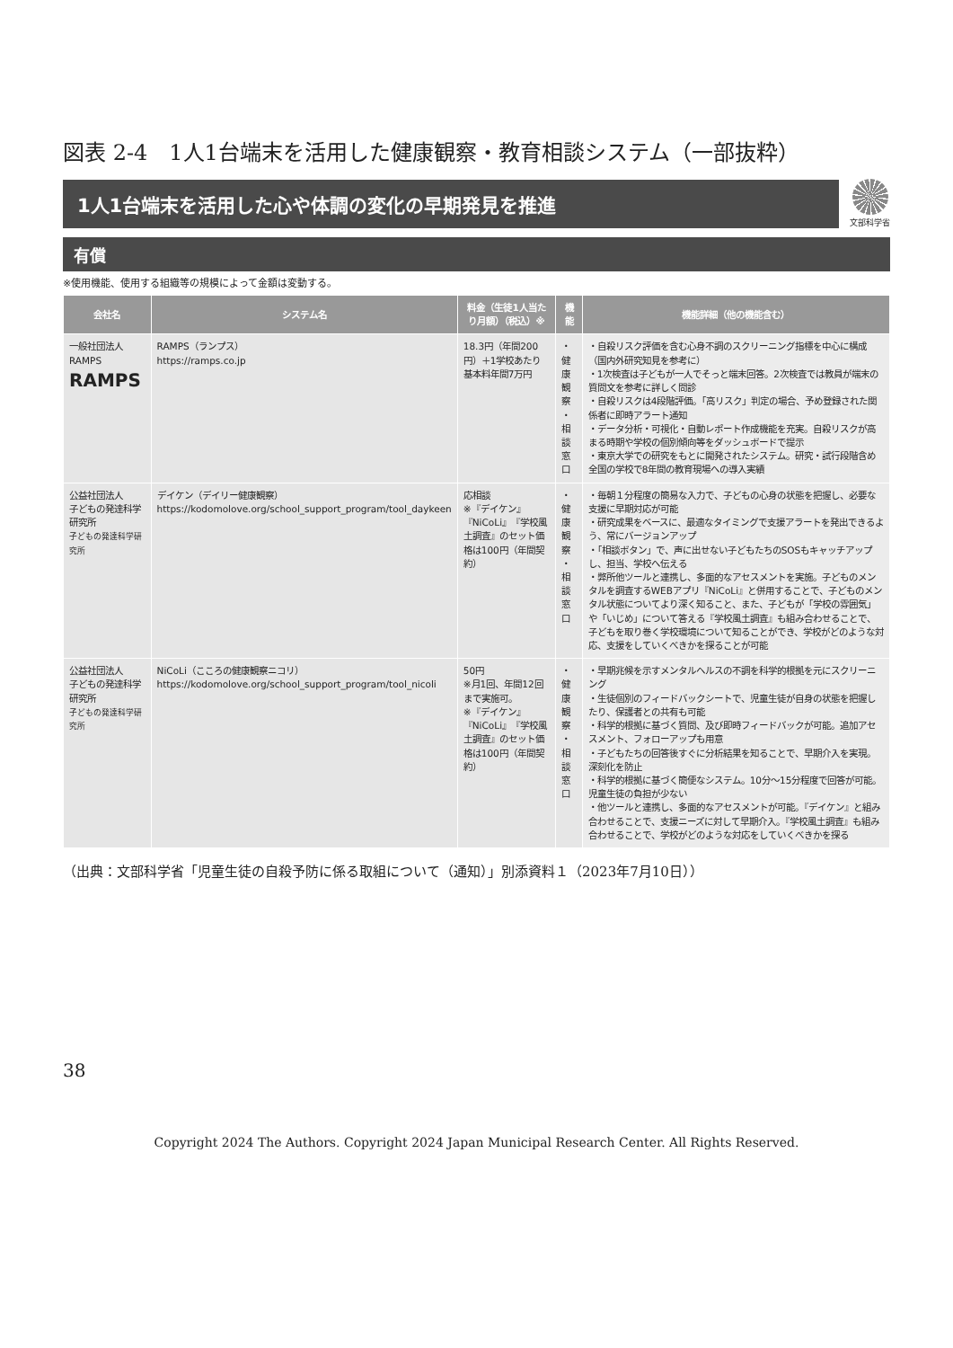図表 2-4　1人1台端末を活用した健康観察・教育相談システム（一部抜粋）
1人1台端末を活用した心や体調の変化の早期発見を推進
文部科学省
有償
※使用機能、使用する組織等の規模によって金額は変動する。
| 会社名 | システム名 | 料金（生徒1人当たり月額）（税込）※ | 機能 | 機能詳細（他の機能含む） |
| --- | --- | --- | --- | --- |
| 一般社団法人 RAMPS RAMPS | RAMPS（ランプス） https://ramps.co.jp | 18.3円（年間200円）＋1学校あたり基本料年間7万円 | ・健康観察 ・相談窓口 | ・自殺リスク評価を含む心身不調のスクリーニング指標を中心に構成（国内外研究知見を参考に） ・1次検査は子どもが一人でそっと端末回答。2次検査では教員が端末の質問文を参考に詳しく問診 ・自殺リスクは4段階評価。「高リスク」判定の場合、予め登録された関係者に即時アラート通知 ・データ分析・可視化・自動レポート作成機能を充実。自殺リスクが高まる時期や学校の個別傾向等をダッシュボードで提示 ・東京大学での研究をもとに開発されたシステム。研究・試行段階含め全国の学校で8年間の教育現場への導入実績 |
| 公益社団法人 子どもの発達科学研究所 子どもの発達科学研究所 | デイケン（デイリー健康観察） https://kodomolove.org/school_support_program/tool_daykeen | 応相談 ※『デイケン』『NiCoLi』『学校風土調査』のセット価格は100円（年間契約） | ・健康観察 ・相談窓口 | ・毎朝１分程度の簡易な入力で、子どもの心身の状態を把握し、必要な支援に早期対応が可能 ・研究成果をベースに、最適なタイミングで支援アラートを発出できるよう、常にバージョンアップ ・「相談ボタン」で、声に出せない子どもたちのSOSもキャッチアップし、担当、学校へ伝える ・弊所他ツールと連携し、多面的なアセスメントを実施。子どものメンタルを調査するWEBアプリ『NiCoLi』と併用することで、子どものメンタル状態についてより深く知ること、また、子どもが「学校の雰囲気」や「いじめ」について答える『学校風土調査』も組み合わせることで、子どもを取り巻く学校環境について知ることができ、学校がどのような対応、支援をしていくべきかを探ることが可能 |
| 公益社団法人 子どもの発達科学研究所 子どもの発達科学研究所 | NiCoLi（こころの健康観察ニコリ） https://kodomolove.org/school_support_program/tool_nicoli | 50円 ※月1回、年間12回まで実施可。 ※『デイケン』『NiCoLi』『学校風土調査』のセット価格は100円（年間契約） | ・健康観察 ・相談窓口 | ・早期兆候を示すメンタルヘルスの不調を科学的根拠を元にスクリーニング ・生徒個別のフィードバックシートで、児童生徒が自身の状態を把握したり、保護者との共有も可能 ・科学的根拠に基づく質問、及び即時フィードバックが可能。追加アセスメント、フォローアップも用意 ・子どもたちの回答後すぐに分析結果を知ることで、早期介入を実現。深刻化を防止 ・科学的根拠に基づく簡便なシステム。10分～15分程度で回答が可能。児童生徒の負担が少ない ・他ツールと連携し、多面的なアセスメントが可能。『デイケン』と組み合わせることで、支援ニーズに対して早期介入。『学校風土調査』も組み合わせることで、学校がどのような対応をしていくべきかを探る |
（出典：文部科学省「児童生徒の自殺予防に係る取組について（通知）」別添資料１（2023年7月10日））
38
Copyright 2024 The Authors. Copyright 2024 Japan Municipal Research Center. All Rights Reserved.